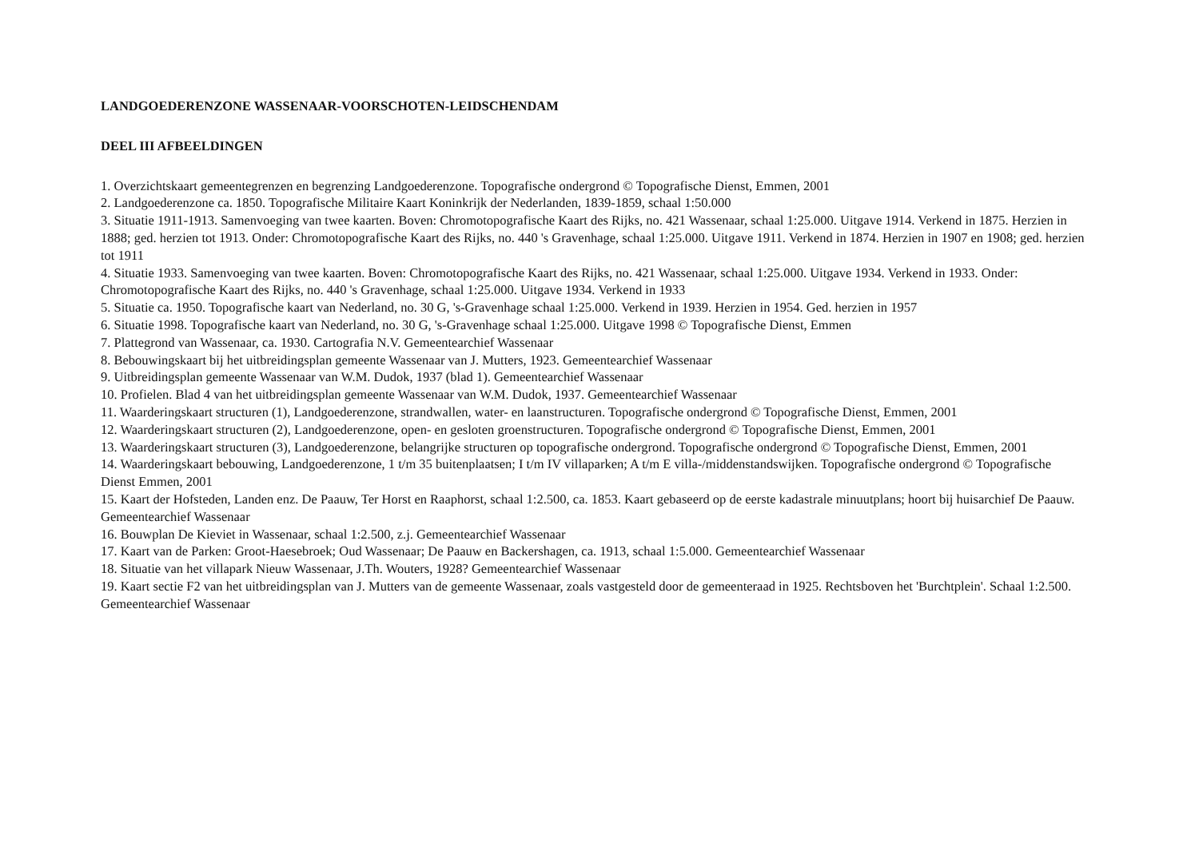LANDGOEDERENZONE WASSENAAR-VOORSCHOTEN-LEIDSCHENDAM
DEEL III AFBEELDINGEN
1. Overzichtskaart gemeentegrenzen en begrenzing Landgoederenzone. Topografische ondergrond © Topografische Dienst, Emmen, 2001
2. Landgoederenzone ca. 1850. Topografische Militaire Kaart Koninkrijk der Nederlanden, 1839-1859, schaal 1:50.000
3. Situatie 1911-1913. Samenvoeging van twee kaarten. Boven: Chromotopografische Kaart des Rijks, no. 421 Wassenaar, schaal 1:25.000. Uitgave 1914. Verkend in 1875. Herzien in 1888; ged. herzien tot 1913. Onder: Chromotopografische Kaart des Rijks, no. 440 's Gravenhage, schaal 1:25.000. Uitgave 1911. Verkend in 1874. Herzien in 1907 en 1908; ged. herzien tot 1911
4. Situatie 1933. Samenvoeging van twee kaarten. Boven: Chromotopografische Kaart des Rijks, no. 421 Wassenaar, schaal 1:25.000. Uitgave 1934. Verkend in 1933. Onder: Chromotopografische Kaart des Rijks, no. 440 's Gravenhage, schaal 1:25.000. Uitgave 1934. Verkend in 1933
5. Situatie ca. 1950. Topografische kaart van Nederland, no. 30 G, 's-Gravenhage schaal 1:25.000. Verkend in 1939. Herzien in 1954. Ged. herzien in 1957
6. Situatie 1998. Topografische kaart van Nederland, no. 30 G, 's-Gravenhage schaal 1:25.000. Uitgave 1998 © Topografische Dienst, Emmen
7. Plattegrond van Wassenaar, ca. 1930. Cartografia N.V. Gemeentearchief Wassenaar
8. Bebouwingskaart bij het uitbreidingsplan gemeente Wassenaar van J. Mutters, 1923. Gemeentearchief Wassenaar
9. Uitbreidingsplan gemeente Wassenaar van W.M. Dudok, 1937 (blad 1). Gemeentearchief Wassenaar
10. Profielen. Blad 4 van het uitbreidingsplan gemeente Wassenaar van W.M. Dudok, 1937. Gemeentearchief Wassenaar
11. Waarderingskaart structuren (1), Landgoederenzone, strandwallen, water- en laanstructuren. Topografische ondergrond © Topografische Dienst, Emmen, 2001
12. Waarderingskaart structuren (2), Landgoederenzone, open- en gesloten groenstructuren. Topografische ondergrond © Topografische Dienst, Emmen, 2001
13. Waarderingskaart structuren (3), Landgoederenzone, belangrijke structuren op topografische ondergrond. Topografische ondergrond © Topografische Dienst, Emmen, 2001
14. Waarderingskaart bebouwing, Landgoederenzone, 1 t/m 35 buitenplaatsen; I t/m IV villaparken; A t/m E villa-/middenstandswijken. Topografische ondergrond © Topografische Dienst Emmen, 2001
15. Kaart der Hofsteden, Landen enz. De Paauw, Ter Horst en Raaphorst, schaal 1:2.500, ca. 1853. Kaart gebaseerd op de eerste kadastrale minuutplans; hoort bij huisarchief De Paauw. Gemeentearchief Wassenaar
16. Bouwplan De Kieviet in Wassenaar, schaal 1:2.500, z.j. Gemeentearchief Wassenaar
17. Kaart van de Parken: Groot-Haesebroek; Oud Wassenaar; De Paauw en Backershagen, ca. 1913, schaal 1:5.000. Gemeentearchief Wassenaar
18. Situatie van het villapark Nieuw Wassenaar, J.Th. Wouters, 1928? Gemeentearchief Wassenaar
19. Kaart sectie F2 van het uitbreidingsplan van J. Mutters van de gemeente Wassenaar, zoals vastgesteld door de gemeenteraad in 1925. Rechtsboven het 'Burchtplein'. Schaal 1:2.500. Gemeentearchief Wassenaar